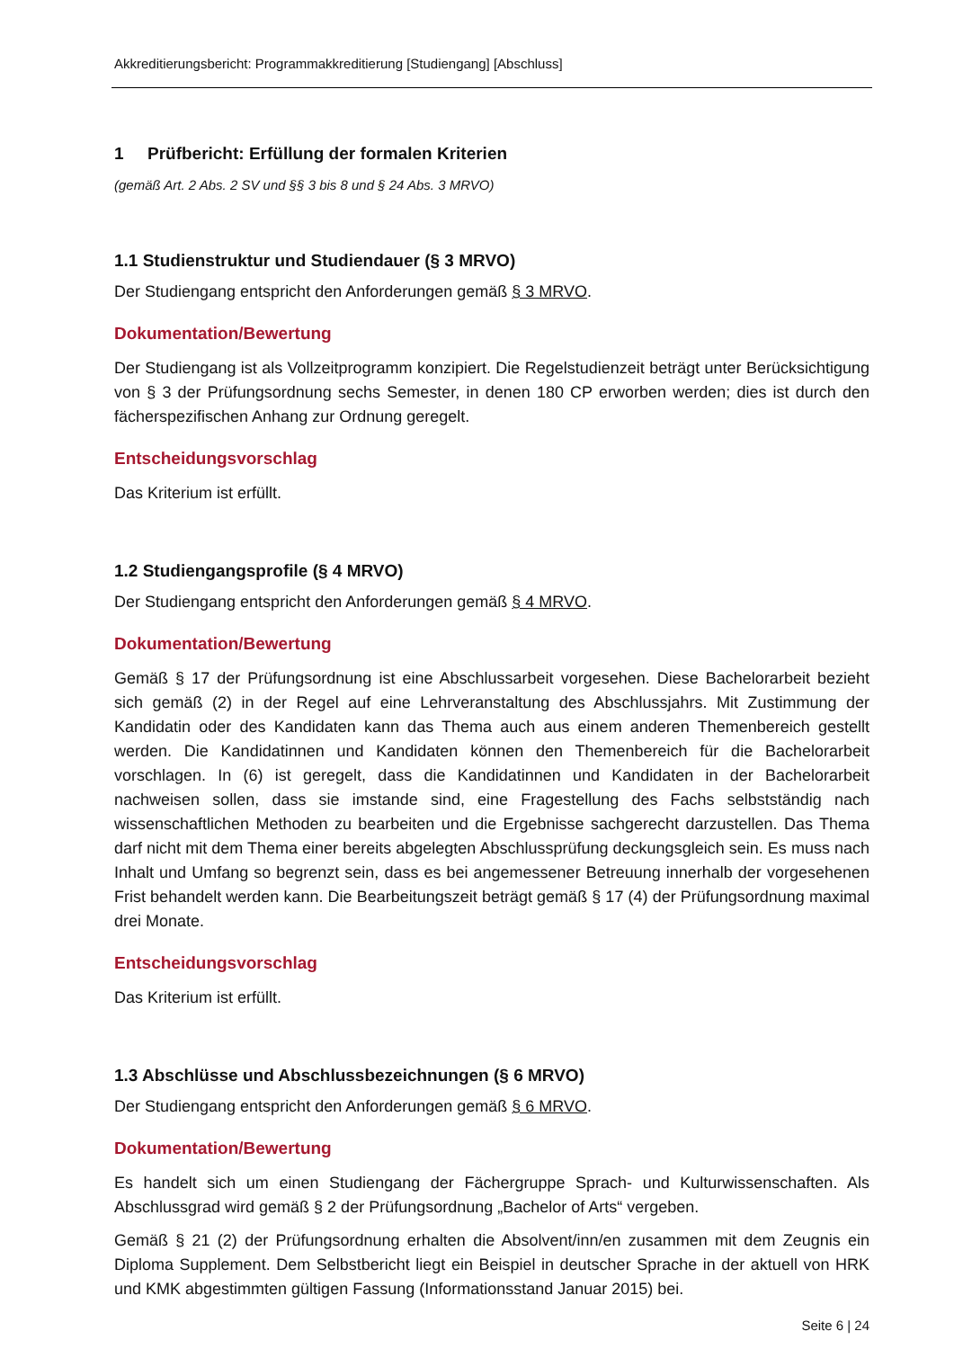Akkreditierungsbericht: Programmakkreditierung [Studiengang] [Abschluss]
1 Prüfbericht: Erfüllung der formalen Kriterien
(gemäß Art. 2 Abs. 2 SV und §§ 3 bis 8 und § 24 Abs. 3 MRVO)
1.1 Studienstruktur und Studiendauer (§ 3 MRVO)
Der Studiengang entspricht den Anforderungen gemäß § 3 MRVO.
Dokumentation/Bewertung
Der Studiengang ist als Vollzeitprogramm konzipiert. Die Regelstudienzeit beträgt unter Berück­sichtigung von § 3 der Prüfungsordnung sechs Semester, in denen 180 CP erworben werden; dies ist durch den fächerspezifischen Anhang zur Ordnung geregelt.
Entscheidungsvorschlag
Das Kriterium ist erfüllt.
1.2 Studiengangsprofile (§ 4 MRVO)
Der Studiengang entspricht den Anforderungen gemäß § 4 MRVO.
Dokumentation/Bewertung
Gemäß § 17 der Prüfungsordnung ist eine Abschlussarbeit vorgesehen. Diese Bachelorarbeit bezieht sich gemäß (2) in der Regel auf eine Lehrveranstaltung des Abschlussjahrs. Mit Zustim­mung der Kandidatin oder des Kandidaten kann das Thema auch aus einem anderen Themen­bereich gestellt werden. Die Kandidatinnen und Kandidaten können den Themenbereich für die Bachelorarbeit vorschlagen. In (6) ist geregelt, dass die Kandidatinnen und Kandidaten in der Bachelorarbeit nachweisen sollen, dass sie imstande sind, eine Fragestellung des Fachs selbst­ständig nach wissenschaftlichen Methoden zu bearbeiten und die Ergebnisse sachgerecht dar­zustellen. Das Thema darf nicht mit dem Thema einer bereits abgelegten Abschlussprüfung de­ckungsgleich sein. Es muss nach Inhalt und Umfang so begrenzt sein, dass es bei angemessener Betreuung innerhalb der vorgesehenen Frist behandelt werden kann. Die Bearbeitungszeit be­trägt gemäß § 17 (4) der Prüfungsordnung maximal drei Monate.
Entscheidungsvorschlag
Das Kriterium ist erfüllt.
1.3 Abschlüsse und Abschlussbezeichnungen (§ 6 MRVO)
Der Studiengang entspricht den Anforderungen gemäß § 6 MRVO.
Dokumentation/Bewertung
Es handelt sich um einen Studiengang der Fächergruppe Sprach- und Kulturwissenschaften. Als Abschlussgrad wird gemäß § 2 der Prüfungsordnung „Bachelor of Arts“ vergeben.
Gemäß § 21 (2) der Prüfungsordnung erhalten die Absolvent/inn/en zusammen mit dem Zeugnis ein Diploma Supplement. Dem Selbstbericht liegt ein Beispiel in deutscher Sprache in der aktuell von HRK und KMK abgestimmten gültigen Fassung (Informationsstand Januar 2015) bei.
Seite 6 | 24